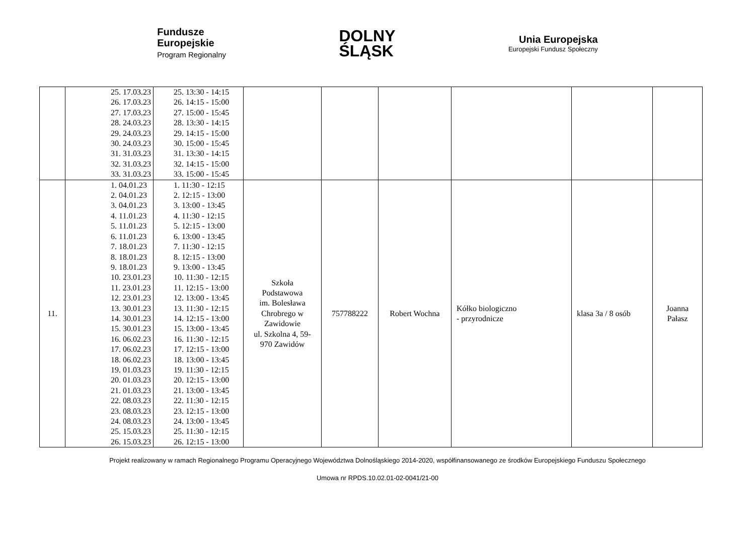Fundusze
Europejskie
Program Regionalny
DOLNY
ŚLĄSK
Unia Europejska
Europejski Fundusz Społeczny
| | 25. 17.03.23 26. 17.03.23 27. 17.03.23 28. 24.03.23 29. 24.03.23 30. 24.03.23 31. 31.03.23 32. 31.03.23 33. 31.03.23 | 25. 13:30 - 14:15 26. 14:15 - 15:00 27. 15:00 - 15:45 28. 13:30 - 14:15 29. 14:15 - 15:00 30. 15:00 - 15:45 31. 13:30 - 14:15 32. 14:15 - 15:00 33. 15:00 - 15:45 | | | | | | |
| 11. | 1. 04.01.23 2. 04.01.23 3. 04.01.23 4. 11.01.23 5. 11.01.23 6. 11.01.23 7. 18.01.23 8. 18.01.23 9. 18.01.23 10. 23.01.23 11. 23.01.23 12. 23.01.23 13. 30.01.23 14. 30.01.23 15. 30.01.23 16. 06.02.23 17. 06.02.23 18. 06.02.23 19. 01.03.23 20. 01.03.23 21. 01.03.23 22. 08.03.23 23. 08.03.23 24. 08.03.23 25. 15.03.23 26. 15.03.23 | 1. 11:30 - 12:15 2. 12:15 - 13:00 3. 13:00 - 13:45 4. 11:30 - 12:15 5. 12:15 - 13:00 6. 13:00 - 13:45 7. 11:30 - 12:15 8. 12:15 - 13:00 9. 13:00 - 13:45 10. 11:30 - 12:15 11. 12:15 - 13:00 12. 13:00 - 13:45 13. 11:30 - 12:15 14. 12:15 - 13:00 15. 13:00 - 13:45 16. 11:30 - 12:15 17. 12:15 - 13:00 18. 13:00 - 13:45 19. 11:30 - 12:15 20. 12:15 - 13:00 21. 13:00 - 13:45 22. 11:30 - 12:15 23. 12:15 - 13:00 24. 13:00 - 13:45 25. 11:30 - 12:15 26. 12:15 - 13:00 | Szkoła Podstawowa im. Bolesława Chrobrego w Zawidowie ul. Szkolna 4, 59- 970 Zawidów | 757788222 | Robert Wochna | Kółko biologiczno - przyrodnicze | klasa 3a / 8 osób | Joanna Pałasz |
Projekt realizowany w ramach Regionalnego Programu Operacyjnego Województwa Dolnośląskiego 2014-2020, współfinansowanego ze środków Europejskiego Funduszu Społecznego
Umowa nr RPDS.10.02.01-02-0041/21-00